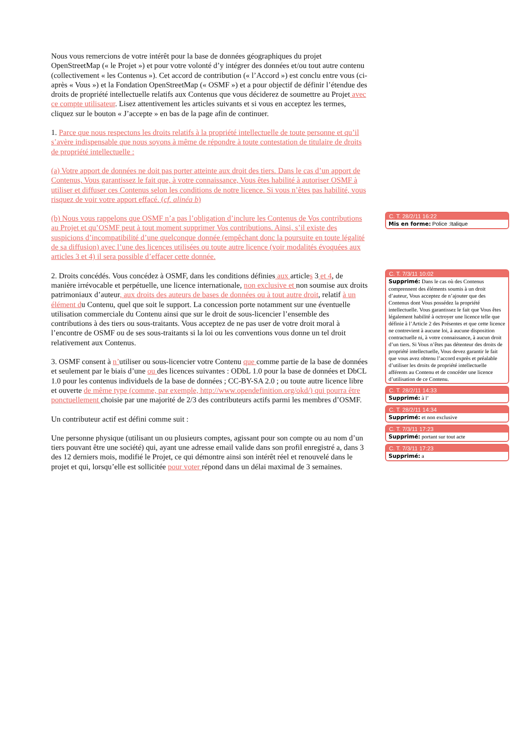Nous vous remercions de votre intérêt pour la base de données géographiques du projet OpenStreetMap (« le Projet ») et pour votre volonté d’y intégrer des données et/ou tout autre contenu (collectivement « les Contenus »). Cet accord de contribution (« l’Accord ») est conclu entre vous (ci-après « Vous ») et la Fondation OpenStreetMap (« OSMF ») et a pour objectif de définir l’étendue des droits de propriété intellectuelle relatifs aux Contenus que vous déciderez de soumettre au Projet avec ce compte utilisateur. Lisez attentivement les articles suivants et si vous en acceptez les termes, cliquez sur le bouton « J’accepte » en bas de la page afin de continuer.
1. Parce que nous respectons les droits relatifs à la propriété intellectuelle de toute personne et qu’il s’avère indispensable que nous soyons à même de répondre à toute contestation de titulaire de droits de propriété intellectuelle :
(a) Votre apport de données ne doit pas porter atteinte aux droit des tiers. Dans le cas d’un apport de Contenus, Vous garantissez le fait que, à votre connaissance, Vous êtes habilité à autoriser OSMF à utiliser et diffuser ces Contenus selon les conditions de notre licence. Si vous n’êtes pas habilité, vous risquez de voir votre apport effacé. (cf. alinéa b)
(b) Nous vous rappelons que OSMF n’a pas l’obligation d’inclure les Contenus de Vos contributions au Projet et qu’OSMF peut à tout moment supprimer Vos contributions. Ainsi, s’il existe des suspicions d’incompatibilité d’une quelconque donnée (empêchant donc la poursuite en toute légalité de sa diffusion) avec l’une des licences utilisées ou toute autre licence (voir modalités évoquées aux articles 3 et 4) il sera possible d’effacer cette donnée.
2. Droits concédés. Vous concédez à OSMF, dans les conditions définies aux articles 3 et 4, de manière irrévocable et perpétuelle, une licence internationale, non exclusive et non soumise aux droits patrimoniaux d’auteur, aux droits des auteurs de bases de données ou à tout autre droit, relatif à un élément du Contenu, quel que soit le support. La concession porte notamment sur une éventuelle utilisation commerciale du Contenu ainsi que sur le droit de sous-licencier l’ensemble des contributions à des tiers ou sous-traitants. Vous acceptez de ne pas user de votre droit moral à l’encontre de OSMF ou de ses sous-traitants si la loi ou les conventions vous donne un tel droit relativement aux Contenus.
3. OSMF consent à n’utiliser ou sous-licencier votre Contenu que comme partie de la base de données et seulement par le biais d’une ou des licences suivantes : ODbL 1.0 pour la base de données et DbCL 1.0 pour les contenus individuels de la base de données ; CC-BY-SA 2.0 ; ou toute autre licence libre et ouverte de même type (comme, par exemple, http://www.opendefinition.org/okd/) qui pourra être ponctuellement choisie par une majorité de 2/3 des contributeurs actifs parmi les membres d’OSMF.
Un contributeur actif est défini comme suit :
Une personne physique (utilisant un ou plusieurs comptes, agissant pour son compte ou au nom d’un tiers pouvant être une société) qui, ayant une adresse email valide dans son profil enregistré a, dans 3 des 12 derniers mois, modifié le Projet, ce qui démontre ainsi son intérêt réel et renouvelé dans le projet et qui, lorsqu’elle est sollicitée pour voter répond dans un délai maximal de 3 semaines.
C. T. 28/2/11 16:22
Mis en forme: Police :Italique
C. T. 7/3/11 10:02
Supprimé: Dans le cas où des Contenus comprennent des éléments soumis à un droit d’auteur, Vous acceptez de n’ajouter que des Contenus dont Vous possédez la propriété intellectuelle. Vous garantissez le fait que Vous êtes légalement habilité à octroyer une licence telle que définie à l’Article 2 des Présentes et que cette licence ne contrevient à aucune loi, à aucune disposition contractuelle ni, à votre connaissance, à aucun droit d’un tiers. Si Vous n’êtes pas détenteur des droits de propriété intellectuelle, Vous devez garantir le fait que vous avez obtenu l’accord exprès et préalable d’utiliser les droits de propriété intellectuelle afférents au Contenu et de concéder une licence d’utilisation de ce Contenu.
C. T. 28/2/11 14:33
Supprimé: à l’
C. T. 28/2/11 14:34
Supprimé: et non exclusive
C. T. 7/3/11 17:23
Supprimé: portant sur tout acte
C. T. 7/3/11 17:23
Supprimé: a